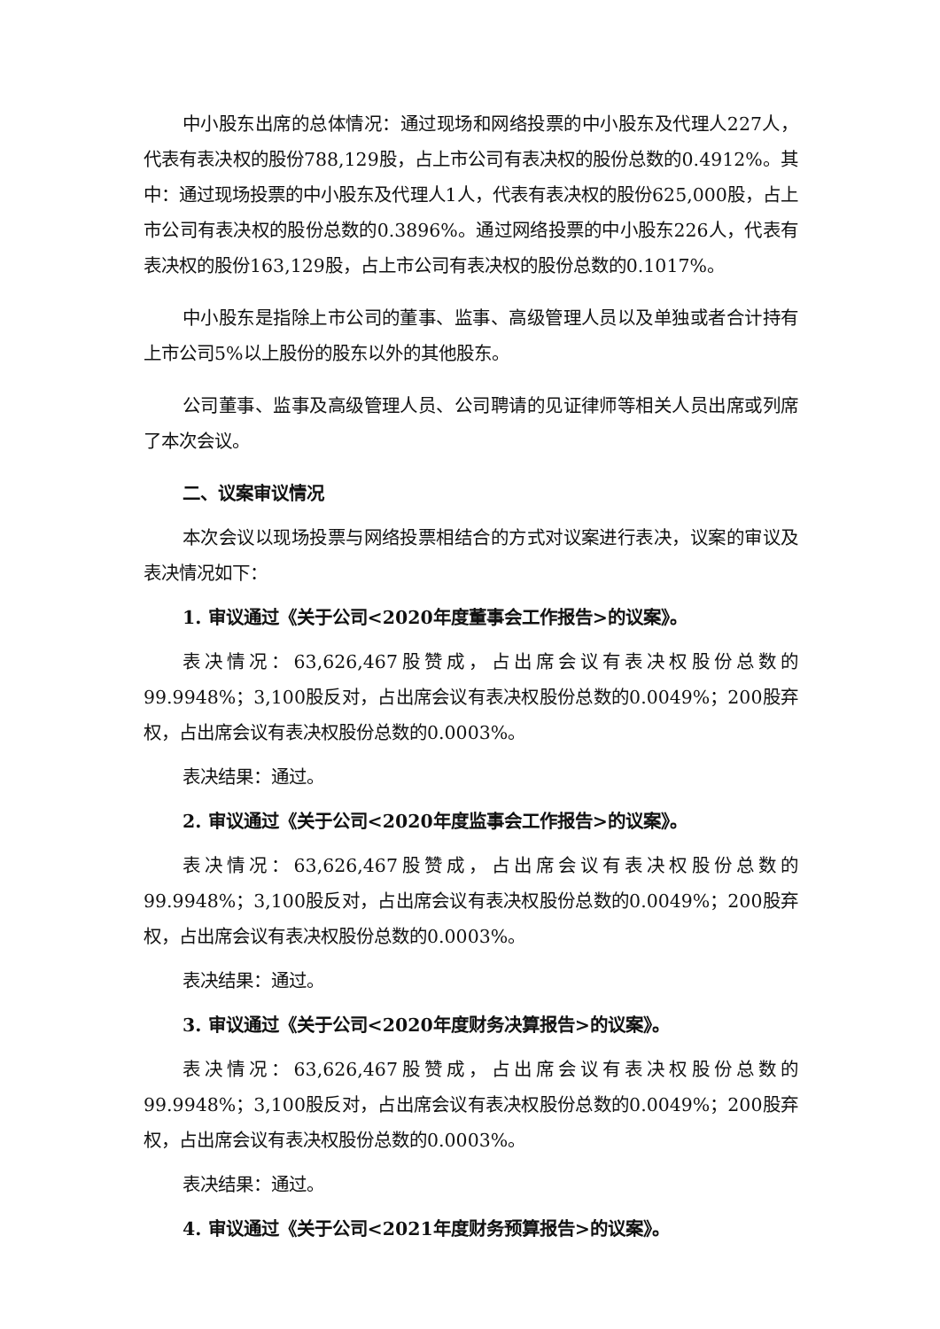中小股东出席的总体情况：通过现场和网络投票的中小股东及代理人227人，代表有表决权的股份788,129股，占上市公司有表决权的股份总数的0.4912%。其中：通过现场投票的中小股东及代理人1人，代表有表决权的股份625,000股，占上市公司有表决权的股份总数的0.3896%。通过网络投票的中小股东226人，代表有表决权的股份163,129股，占上市公司有表决权的股份总数的0.1017%。
中小股东是指除上市公司的董事、监事、高级管理人员以及单独或者合计持有上市公司5%以上股份的股东以外的其他股东。
公司董事、监事及高级管理人员、公司聘请的见证律师等相关人员出席或列席了本次会议。
二、议案审议情况
本次会议以现场投票与网络投票相结合的方式对议案进行表决，议案的审议及表决情况如下：
1. 审议通过《关于公司<2020年度董事会工作报告>的议案》。
表决情况：63,626,467股赞成，占出席会议有表决权股份总数的99.9948%；3,100股反对，占出席会议有表决权股份总数的0.0049%；200股弃权，占出席会议有表决权股份总数的0.0003%。
表决结果：通过。
2. 审议通过《关于公司<2020年度监事会工作报告>的议案》。
表决情况：63,626,467股赞成，占出席会议有表决权股份总数的99.9948%；3,100股反对，占出席会议有表决权股份总数的0.0049%；200股弃权，占出席会议有表决权股份总数的0.0003%。
表决结果：通过。
3. 审议通过《关于公司<2020年度财务决算报告>的议案》。
表决情况：63,626,467股赞成，占出席会议有表决权股份总数的99.9948%；3,100股反对，占出席会议有表决权股份总数的0.0049%；200股弃权，占出席会议有表决权股份总数的0.0003%。
表决结果：通过。
4. 审议通过《关于公司<2021年度财务预算报告>的议案》。